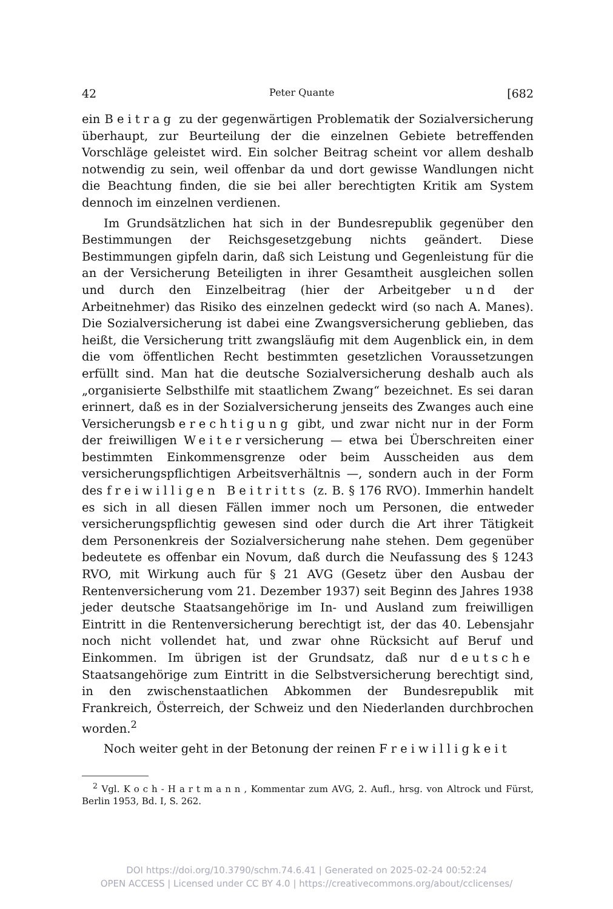42 Peter Quante [682
ein Beitrag zu der gegenwärtigen Problematik der Sozialversicherung überhaupt, zur Beurteilung der die einzelnen Gebiete betreffenden Vorschläge geleistet wird. Ein solcher Beitrag scheint vor allem deshalb notwendig zu sein, weil offenbar da und dort gewisse Wandlungen nicht die Beachtung finden, die sie bei aller berechtigten Kritik am System dennoch im einzelnen verdienen.
Im Grundsätzlichen hat sich in der Bundesrepublik gegenüber den Bestimmungen der Reichsgesetzgebung nichts geändert. Diese Bestimmungen gipfeln darin, daß sich Leistung und Gegenleistung für die an der Versicherung Beteiligten in ihrer Gesamtheit ausgleichen sollen und durch den Einzelbeitrag (hier der Arbeitgeber und der Arbeitnehmer) das Risiko des einzelnen gedeckt wird (so nach A. Manes). Die Sozialversicherung ist dabei eine Zwangsversicherung geblieben, das heißt, die Versicherung tritt zwangsläufig mit dem Augenblick ein, in dem die vom öffentlichen Recht bestimmten gesetzlichen Voraussetzungen erfüllt sind. Man hat die deutsche Sozialversicherung deshalb auch als „organisierte Selbsthilfe mit staatlichem Zwang“ bezeichnet. Es sei daran erinnert, daß es in der Sozialversicherung jenseits des Zwanges auch eine Versicherungsberechtigung gibt, und zwar nicht nur in der Form der freiwilligen Weiterversicherung — etwa bei Überschreiten einer bestimmten Einkommensgrenze oder beim Ausscheiden aus dem versicherungspflichtigen Arbeitsverhältnis —, sondern auch in der Form des freiwilligen Beitritts (z. B. § 176 RVO). Immerhin handelt es sich in all diesen Fällen immer noch um Personen, die entweder versicherungspflichtig gewesen sind oder durch die Art ihrer Tätigkeit dem Personenkreis der Sozialversicherung nahe stehen. Dem gegenüber bedeutete es offenbar ein Novum, daß durch die Neufassung des § 1243 RVO, mit Wirkung auch für § 21 AVG (Gesetz über den Ausbau der Rentenversicherung vom 21. Dezember 1937) seit Beginn des Jahres 1938 jeder deutsche Staatsangehörige im In- und Ausland zum freiwilligen Eintritt in die Rentenversicherung berechtigt ist, der das 40. Lebensjahr noch nicht vollendet hat, und zwar ohne Rücksicht auf Beruf und Einkommen. Im übrigen ist der Grundsatz, daß nur deutsche Staatsangehörige zum Eintritt in die Selbstversicherung berechtigt sind, in den zwischenstaatlichen Abkommen der Bundesrepublik mit Frankreich, Österreich, der Schweiz und den Niederlanden durchbrochen worden.<sup>2</sup>
Noch weiter geht in der Betonung der reinen Freiwilligkeit
<sup>2</sup> Vgl. Koch-Hartmann, Kommentar zum AVG, 2. Aufl., hrsg. von Altrock und Fürst, Berlin 1953, Bd. I, S. 262.
DOI https://doi.org/10.3790/schm.74.6.41 | Generated on 2025-02-24 00:52:24
OPEN ACCESS | Licensed under CC BY 4.0 | https://creativecommons.org/about/cclicenses/